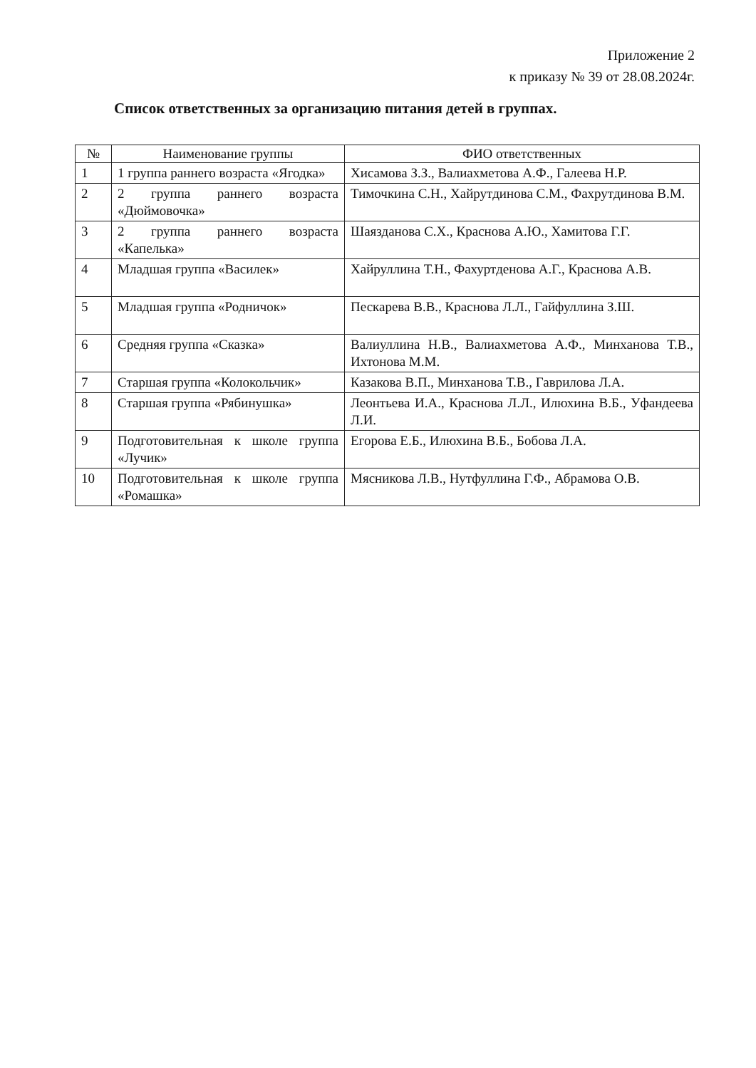Приложение 2
к приказу № 39 от 28.08.2024г.
Список ответственных за организацию питания детей в группах.
| № | Наименование группы | ФИО ответственных |
| --- | --- | --- |
| 1 | 1 группа раннего возраста «Ягодка» | Хисамова З.З., Валиахметова А.Ф., Галеева Н.Р. |
| 2 | 2 группа раннего возраста «Дюймовочка» | Тимочкина С.Н., Хайрутдинова С.М., Фахрутдинова В.М. |
| 3 | 2 группа раннего возраста «Капелька» | Шаязданова С.Х., Краснова А.Ю., Хамитова Г.Г. |
| 4 | Младшая группа «Василек» | Хайруллина Т.Н., Фахуртденова А.Г., Краснова А.В. |
| 5 | Младшая группа «Родничок» | Пескарева В.В., Краснова Л.Л., Гайфуллина З.Ш. |
| 6 | Средняя группа «Сказка» | Валиуллина Н.В., Валиахметова А.Ф., Минханова Т.В., Ихтонова М.М. |
| 7 | Старшая группа «Колокольчик» | Казакова В.П., Минханова Т.В., Гаврилова Л.А. |
| 8 | Старшая группа «Рябинушка» | Леонтьева И.А., Краснова Л.Л., Илюхина В.Б., Уфандеева Л.И. |
| 9 | Подготовительная к школе группа «Лучик» | Егорова Е.Б., Илюхина В.Б., Бобова Л.А. |
| 10 | Подготовительная к школе группа «Ромашка» | Мясникова Л.В., Нутфуллина Г.Ф., Абрамова О.В. |